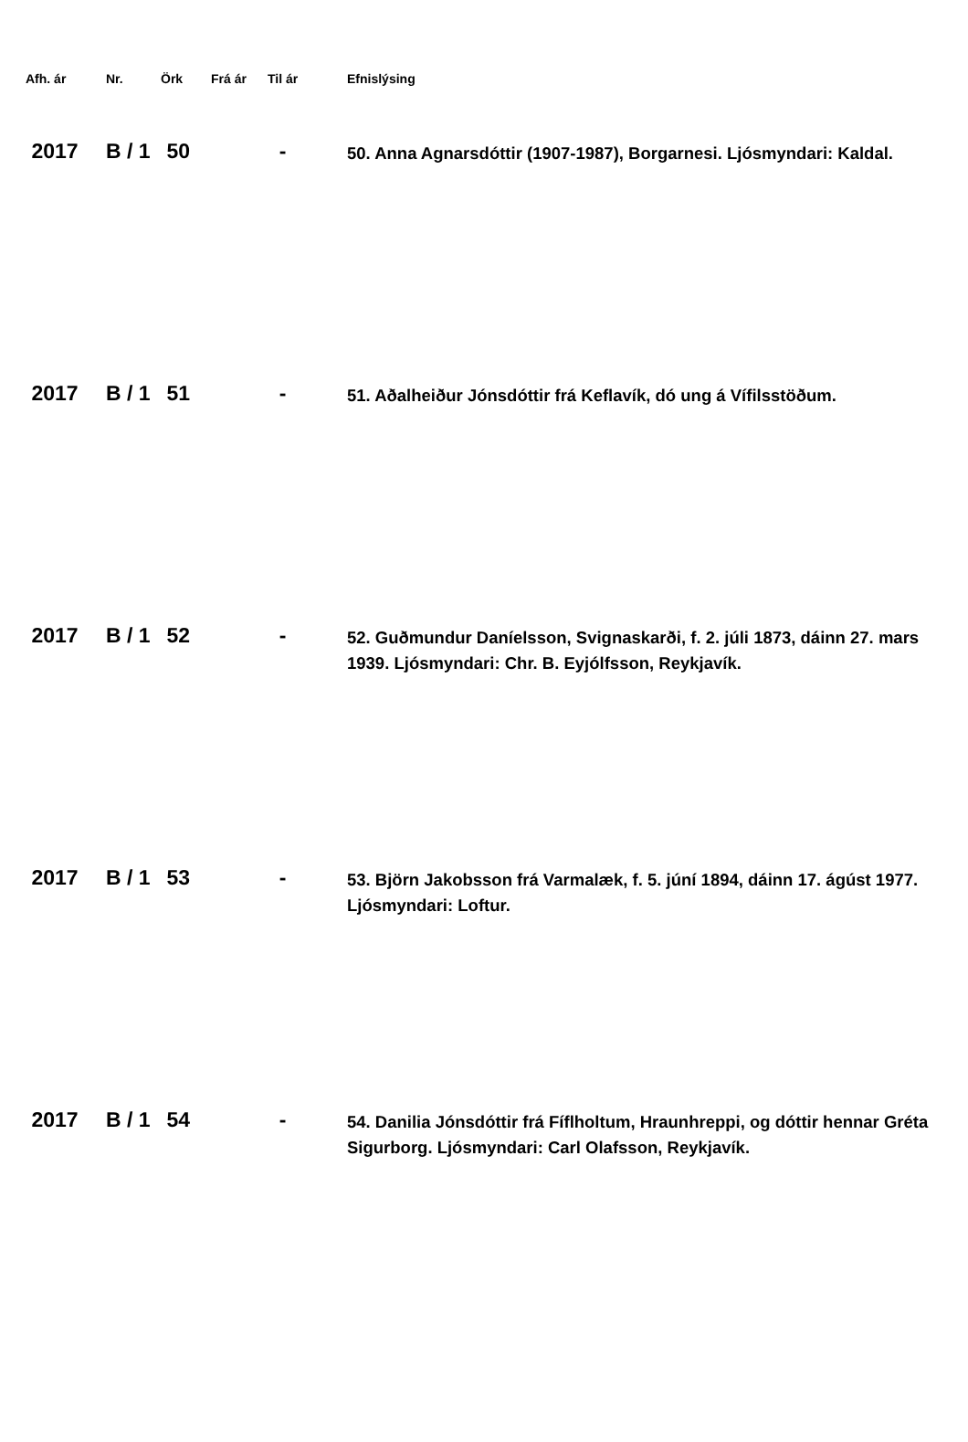| Afh. ár | Nr. | Örk | Frá ár | Til ár | Efnislýsing |
| --- | --- | --- | --- | --- | --- |
| 2017 | B / 1 | 50 | | - | 50. Anna Agnarsdóttir (1907-1987), Borgarnesi. Ljósmyndari: Kaldal. |
| 2017 | B / 1 | 51 | | - | 51. Aðalheiður Jónsdóttir frá Keflavík, dó ung á Vífilsstöðum. |
| 2017 | B / 1 | 52 | | - | 52. Guðmundur Daníelsson, Svignaskarði, f. 2. júli 1873, dáinn 27. mars 1939. Ljósmyndari: Chr. B. Eyjólfsson, Reykjavík. |
| 2017 | B / 1 | 53 | | - | 53. Björn Jakobsson frá Varmalæk, f. 5. júní 1894, dáinn 17. ágúst 1977. Ljósmyndari: Loftur. |
| 2017 | B / 1 | 54 | | - | 54. Danilia Jónsdóttir frá Fíflholtum, Hraunhreppi, og dóttir hennar Gréta Sigurborg. Ljósmyndari: Carl Olafsson, Reykjavík. |